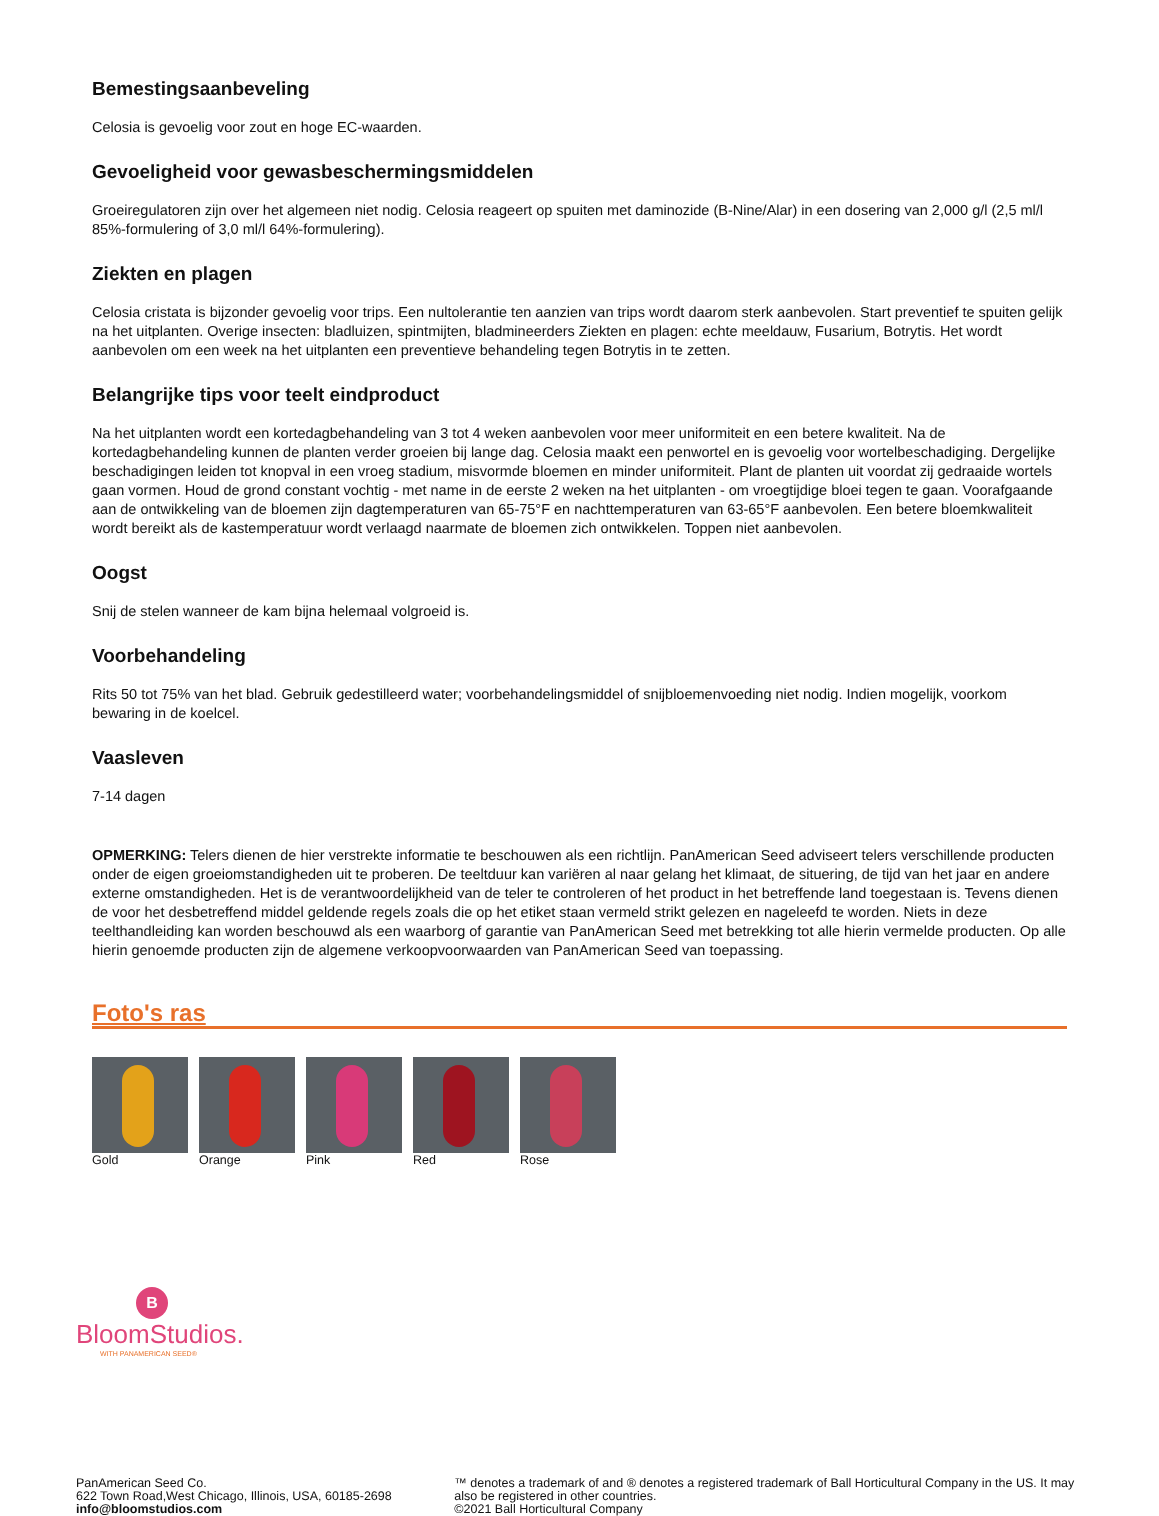Bemestingsaanbeveling
Celosia is gevoelig voor zout en hoge EC-waarden.
Gevoeligheid voor gewasbeschermingsmiddelen
Groeiregulatoren zijn over het algemeen niet nodig. Celosia reageert op spuiten met daminozide (B-Nine/Alar) in een dosering van 2,000 g/l (2,5 ml/l 85%-formulering of 3,0 ml/l 64%-formulering).
Ziekten en plagen
Celosia cristata is bijzonder gevoelig voor trips. Een nultolerantie ten aanzien van trips wordt daarom sterk aanbevolen. Start preventief te spuiten gelijk na het uitplanten. Overige insecten: bladluizen, spintmijten, bladmineerders Ziekten en plagen: echte meeldauw, Fusarium, Botrytis. Het wordt aanbevolen om een week na het uitplanten een preventieve behandeling tegen Botrytis in te zetten.
Belangrijke tips voor teelt eindproduct
Na het uitplanten wordt een kortedagbehandeling van 3 tot 4 weken aanbevolen voor meer uniformiteit en een betere kwaliteit. Na de kortedagbehandeling kunnen de planten verder groeien bij lange dag. Celosia maakt een penwortel en is gevoelig voor wortelbeschadiging. Dergelijke beschadigingen leiden tot knopval in een vroeg stadium, misvormde bloemen en minder uniformiteit. Plant de planten uit voordat zij gedraaide wortels gaan vormen. Houd de grond constant vochtig - met name in de eerste 2 weken na het uitplanten - om vroegtijdige bloei tegen te gaan. Voorafgaande aan de ontwikkeling van de bloemen zijn dagtemperaturen van 65-75°F en nachttemperaturen van 63-65°F aanbevolen. Een betere bloemkwaliteit wordt bereikt als de kastemperatuur wordt verlaagd naarmate de bloemen zich ontwikkelen. Toppen niet aanbevolen.
Oogst
Snij de stelen wanneer de kam bijna helemaal volgroeid is.
Voorbehandeling
Rits 50 tot 75% van het blad. Gebruik gedestilleerd water; voorbehandelingsmiddel of snijbloemenvoeding niet nodig. Indien mogelijk, voorkom bewaring in de koelcel.
Vaasleven
7-14 dagen
OPMERKING: Telers dienen de hier verstrekte informatie te beschouwen als een richtlijn. PanAmerican Seed adviseert telers verschillende producten onder de eigen groeiomstandigheden uit te proberen. De teeltduur kan variëren al naar gelang het klimaat, de situering, de tijd van het jaar en andere externe omstandigheden. Het is de verantwoordelijkheid van de teler te controleren of het product in het betreffende land toegestaan is. Tevens dienen de voor het desbetreffend middel geldende regels zoals die op het etiket staan vermeld strikt gelezen en nageleefd te worden. Niets in deze teelthandleiding kan worden beschouwd als een waarborg of garantie van PanAmerican Seed met betrekking tot alle hierin vermelde producten. Op alle hierin genoemde producten zijn de algemene verkoopvoorwaarden van PanAmerican Seed van toepassing.
Foto's ras
Gold Orange Pink Red Rose
B
BloomStudios.
WITH PANAMERICAN SEED®
PanAmerican Seed Co.
622 Town Road,West Chicago, Illinois, USA, 60185-2698
info@bloomstudios.com
™ denotes a trademark of and ® denotes a registered trademark of Ball Horticultural Company in the US. It may also be registered in other countries.
©2021 Ball Horticultural Company